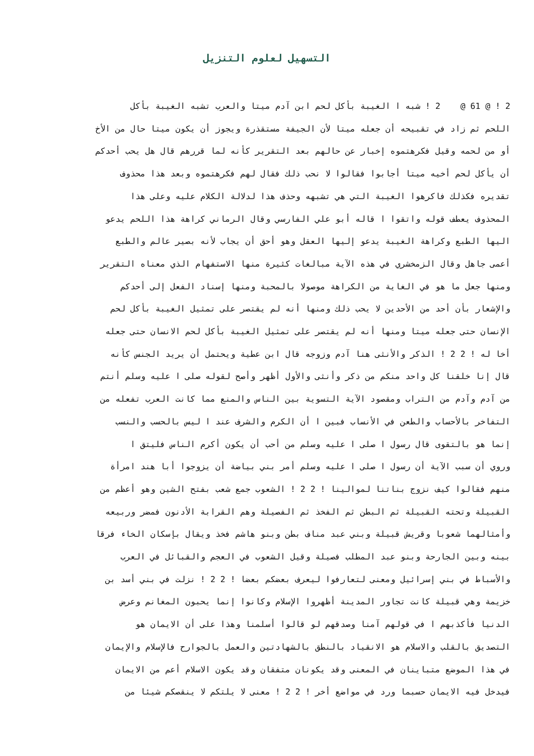التسهيل لعلوم التنزيل
2 ! @ 61 @ 2 ! شبه ا الغيبة بأكل لحم ابن آدم ميتا والعرب تشبه الغيبة بأكل
اللحم ثم زاد في تقبيحه أن جعله ميتا لأن الجيفة مستقذرة ويجوز أن يكون ميتا حال من الأخ
أو من لحمه وقيل فكرهتموه إخبار عن حالهم بعد التقرير كأنه لما قررهم قال هل يحب أحدكم
أن يأكل لحم أخيه ميتا أجابوا فقالوا لا نحب ذلك فقال لهم فكرهتموه وبعد هذا محذوف
تقديره فكذلك فاكرهوا الغيبة التي هي تشبهه وحذف هذا لدلالة الكلام عليه وعلى هذا
المحذوف يعطف قوله واتقوا ا قاله أبو علي الفارسي وقال الرماني كراهة هذا اللحم يدعو
اليها الطبع وكراهة الغيبة يدعو إليها العقل وهو أحق أن يجاب لأنه بصير عالم والطبع
أعمى جاهل وقال الزمخشري في هذه الآية مبالغات كثيرة منها الاستفهام الذي معناه التقرير
ومنها جعل ما هو في الغاية من الكراهة موصولا بالمحبة ومنها إسناد الفعل إلى أحدكم
والإشعار بأن أحد من الأحدين لا يحب ذلك ومنها أنه لم يقتصر على تمثيل الغيبة بأكل لحم
الإنسان حتى جعله ميتا ومنها أنه لم يقتصر على تمثيل الغيبة بأكل لحم الانسان حتى جعله
أخا له ! 2 2 ! الذكر والأنثى هنا آدم وزوجه قال ابن عطية ويحتمل أن يريد الجنس كأنه
قال إنا خلقنا كل واحد منكم من ذكر وأنثى والأول أظهر وأصح لقوله صلى ا عليه وسلم أنتم
من آدم وآدم من التراب ومقصود الآية التسوية بين الناس والمنع مما كانت العرب تفعله من
التفاخر بالأحساب والطعن في الأنساب فبين ا أن الكرم والشرف عند ا ليس بالحسب والنسب
إنما هو بالتقوى قال رسول ا صلى ا عليه وسلم من أحب أن يكون أكرم الناس فليتق ا
وروي أن سبب الآية أن رسول ا صلى ا عليه وسلم أمر بني بياضة أن يزوجوا أبا هند امرأة
منهم فقالوا كيف نزوج بناتنا لموالينا ! 2 2 ! الشعوب جمع شعب بفتح الشين وهو أعظم من
القبيلة وتحته القبيلة ثم البطن ثم الفخذ ثم الفصيلة وهم القرابة الأدنون فمضر وربيعه
وأمثالهما شعوبا وقريش قبيلة وبني عبد مناف بطن وبنو هاشم فخذ ويقال بإسكان الخاء فرقا
بينه وبين الجارحة وبنو عبد المطلب فصيلة وقيل الشعوب في العجم والقبائل في العرب
والأسباط في بني إسرائيل ومعنى لتعارفوا ليعرف بعضكم بعضا ! 2 2 ! نزلت في بني أسد بن
خزيمة وهي قبيلة كانت تجاور المدينة أظهروا الإسلام وكانوا إنما يحبون المغانم وعرض
الدنيا فأكذبهم ا في قولهم آمنا وصدقهم لو قالوا أسلمنا وهذا على أن الايمان هو
التصديق بالقلب والاسلام هو الانقياد بالنطق بالشهادتين والعمل بالجوارح فالإسلام والإيمان
في هذا الموضع متباينان في المعنى وقد يكونان متفقان وقد يكون الاسلام أعم من الايمان
فيدخل فيه الايمان حسبما ورد في مواضع أخر ! 2 2 ! معنى لا يلتكم لا ينقصكم شيئا من